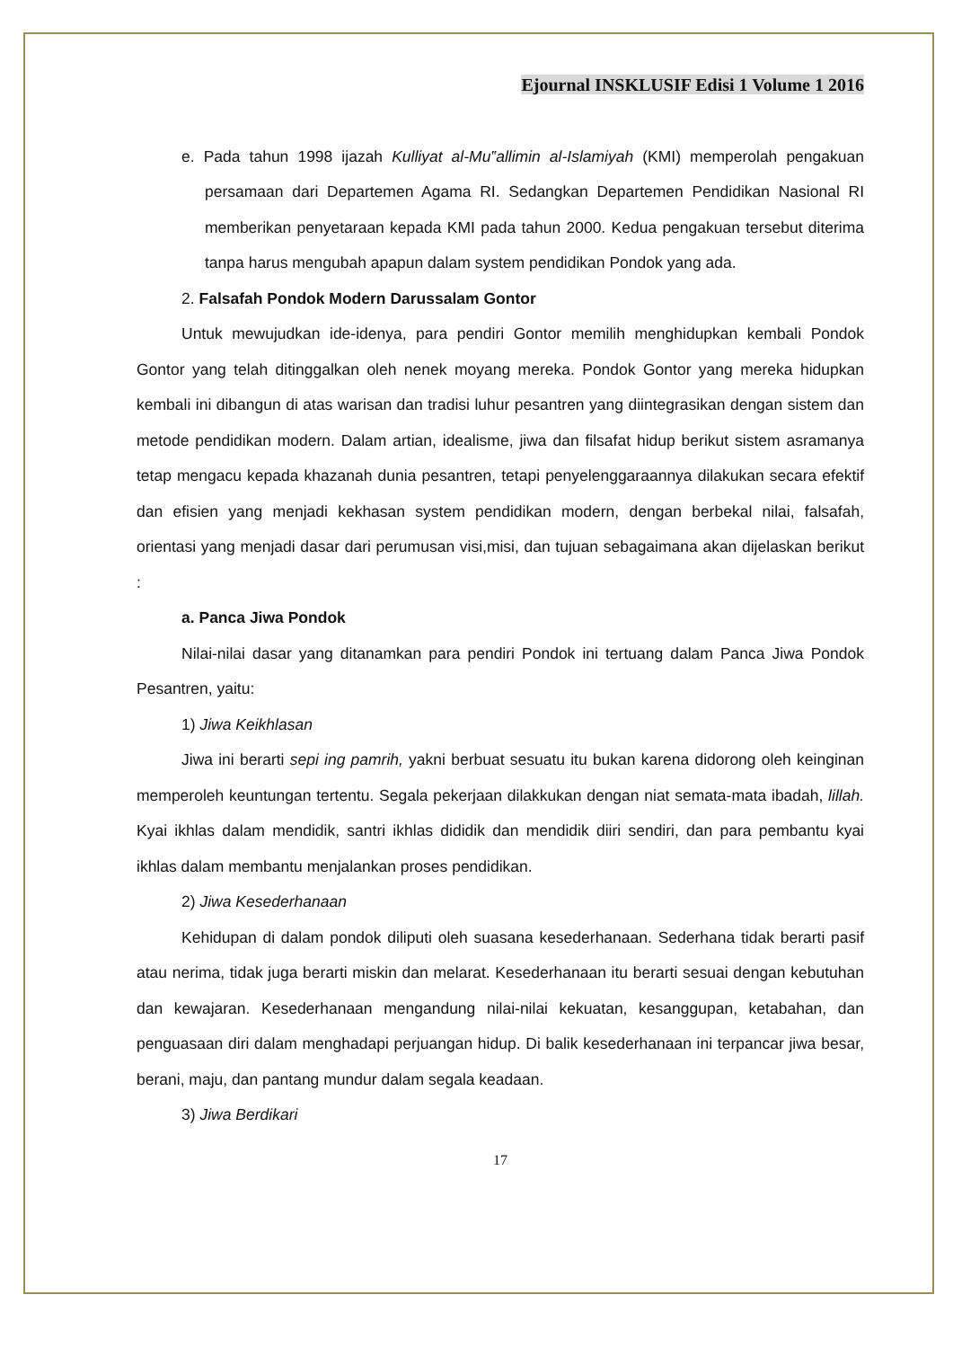Ejournal INSKLUSIF Edisi 1 Volume 1 2016
e. Pada tahun 1998 ijazah Kulliyat al-Mu‟allimin al-Islamiyah (KMI) memperolah pengakuan persamaan dari Departemen Agama RI. Sedangkan Departemen Pendidikan Nasional RI memberikan penyetaraan kepada KMI pada tahun 2000. Kedua pengakuan tersebut diterima tanpa harus mengubah apapun dalam system pendidikan Pondok yang ada.
2. Falsafah Pondok Modern Darussalam Gontor
Untuk mewujudkan ide-idenya, para pendiri Gontor memilih menghidupkan kembali Pondok Gontor yang telah ditinggalkan oleh nenek moyang mereka. Pondok Gontor yang mereka hidupkan kembali ini dibangun di atas warisan dan tradisi luhur pesantren yang diintegrasikan dengan sistem dan metode pendidikan modern. Dalam artian, idealisme, jiwa dan filsafat hidup berikut sistem asramanya tetap mengacu kepada khazanah dunia pesantren, tetapi penyelenggaraannya dilakukan secara efektif dan efisien yang menjadi kekhasan system pendidikan modern, dengan berbekal nilai, falsafah, orientasi yang menjadi dasar dari perumusan visi,misi, dan tujuan sebagaimana akan dijelaskan berikut :
a. Panca Jiwa Pondok
Nilai-nilai dasar yang ditanamkan para pendiri Pondok ini tertuang dalam Panca Jiwa Pondok Pesantren, yaitu:
1) Jiwa Keikhlasan
Jiwa ini berarti sepi ing pamrih, yakni berbuat sesuatu itu bukan karena didorong oleh keinginan memperoleh keuntungan tertentu. Segala pekerjaan dilakkukan dengan niat semata-mata ibadah, lillah. Kyai ikhlas dalam mendidik, santri ikhlas dididik dan mendidik diiri sendiri, dan para pembantu kyai ikhlas dalam membantu menjalankan proses pendidikan.
2) Jiwa Kesederhanaan
Kehidupan di dalam pondok diliputi oleh suasana kesederhanaan. Sederhana tidak berarti pasif atau nerima, tidak juga berarti miskin dan melarat. Kesederhanaan itu berarti sesuai dengan kebutuhan dan kewajaran. Kesederhanaan mengandung nilai-nilai kekuatan, kesanggupan, ketabahan, dan penguasaan diri dalam menghadapi perjuangan hidup. Di balik kesederhanaan ini terpancar jiwa besar, berani, maju, dan pantang mundur dalam segala keadaan.
3) Jiwa Berdikari
17